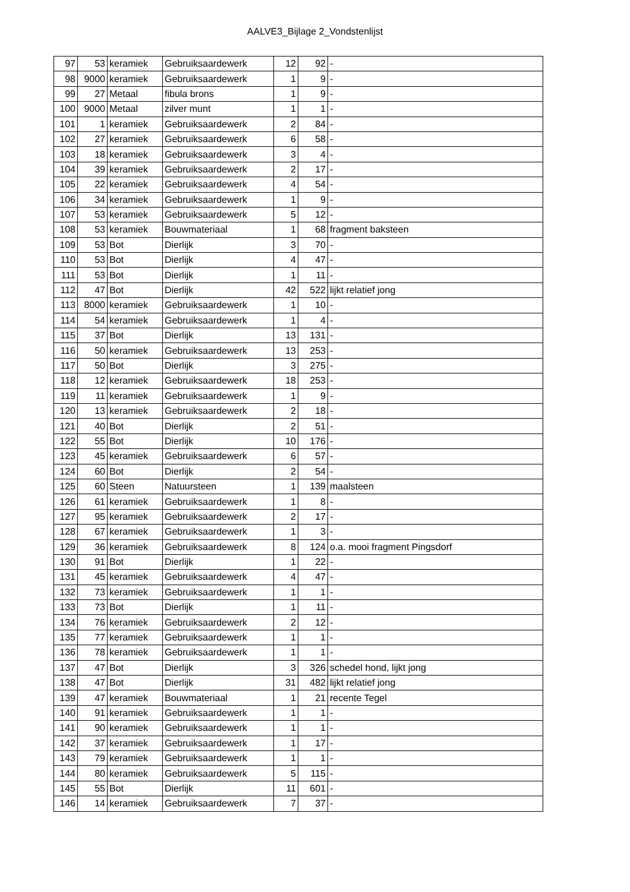AALVE3_Bijlage 2_Vondstenlijst
| 97 | 53 | keramiek | Gebruiksaardewerk | 12 | 92 | - |
| 98 | 9000 | keramiek | Gebruiksaardewerk | 1 | 9 | - |
| 99 | 27 | Metaal | fibula brons | 1 | 9 | - |
| 100 | 9000 | Metaal | zilver munt | 1 | 1 | - |
| 101 | 1 | keramiek | Gebruiksaardewerk | 2 | 84 | - |
| 102 | 27 | keramiek | Gebruiksaardewerk | 6 | 58 | - |
| 103 | 18 | keramiek | Gebruiksaardewerk | 3 | 4 | - |
| 104 | 39 | keramiek | Gebruiksaardewerk | 2 | 17 | - |
| 105 | 22 | keramiek | Gebruiksaardewerk | 4 | 54 | - |
| 106 | 34 | keramiek | Gebruiksaardewerk | 1 | 9 | - |
| 107 | 53 | keramiek | Gebruiksaardewerk | 5 | 12 | - |
| 108 | 53 | keramiek | Bouwmateriaal | 1 | 68 | fragment baksteen |
| 109 | 53 | Bot | Dierlijk | 3 | 70 | - |
| 110 | 53 | Bot | Dierlijk | 4 | 47 | - |
| 111 | 53 | Bot | Dierlijk | 1 | 11 | - |
| 112 | 47 | Bot | Dierlijk | 42 | 522 | lijkt relatief jong |
| 113 | 8000 | keramiek | Gebruiksaardewerk | 1 | 10 | - |
| 114 | 54 | keramiek | Gebruiksaardewerk | 1 | 4 | - |
| 115 | 37 | Bot | Dierlijk | 13 | 131 | - |
| 116 | 50 | keramiek | Gebruiksaardewerk | 13 | 253 | - |
| 117 | 50 | Bot | Dierlijk | 3 | 275 | - |
| 118 | 12 | keramiek | Gebruiksaardewerk | 18 | 253 | - |
| 119 | 11 | keramiek | Gebruiksaardewerk | 1 | 9 | - |
| 120 | 13 | keramiek | Gebruiksaardewerk | 2 | 18 | - |
| 121 | 40 | Bot | Dierlijk | 2 | 51 | - |
| 122 | 55 | Bot | Dierlijk | 10 | 176 | - |
| 123 | 45 | keramiek | Gebruiksaardewerk | 6 | 57 | - |
| 124 | 60 | Bot | Dierlijk | 2 | 54 | - |
| 125 | 60 | Steen | Natuursteen | 1 | 139 | maalsteen |
| 126 | 61 | keramiek | Gebruiksaardewerk | 1 | 8 | - |
| 127 | 95 | keramiek | Gebruiksaardewerk | 2 | 17 | - |
| 128 | 67 | keramiek | Gebruiksaardewerk | 1 | 3 | - |
| 129 | 36 | keramiek | Gebruiksaardewerk | 8 | 124 | o.a. mooi fragment Pingsdorf |
| 130 | 91 | Bot | Dierlijk | 1 | 22 | - |
| 131 | 45 | keramiek | Gebruiksaardewerk | 4 | 47 | - |
| 132 | 73 | keramiek | Gebruiksaardewerk | 1 | 1 | - |
| 133 | 73 | Bot | Dierlijk | 1 | 11 | - |
| 134 | 76 | keramiek | Gebruiksaardewerk | 2 | 12 | - |
| 135 | 77 | keramiek | Gebruiksaardewerk | 1 | 1 | - |
| 136 | 78 | keramiek | Gebruiksaardewerk | 1 | 1 | - |
| 137 | 47 | Bot | Dierlijk | 3 | 326 | schedel hond, lijkt jong |
| 138 | 47 | Bot | Dierlijk | 31 | 482 | lijkt relatief jong |
| 139 | 47 | keramiek | Bouwmateriaal | 1 | 21 | recente Tegel |
| 140 | 91 | keramiek | Gebruiksaardewerk | 1 | 1 | - |
| 141 | 90 | keramiek | Gebruiksaardewerk | 1 | 1 | - |
| 142 | 37 | keramiek | Gebruiksaardewerk | 1 | 17 | - |
| 143 | 79 | keramiek | Gebruiksaardewerk | 1 | 1 | - |
| 144 | 80 | keramiek | Gebruiksaardewerk | 5 | 115 | - |
| 145 | 55 | Bot | Dierlijk | 11 | 601 | - |
| 146 | 14 | keramiek | Gebruiksaardewerk | 7 | 37 | - |